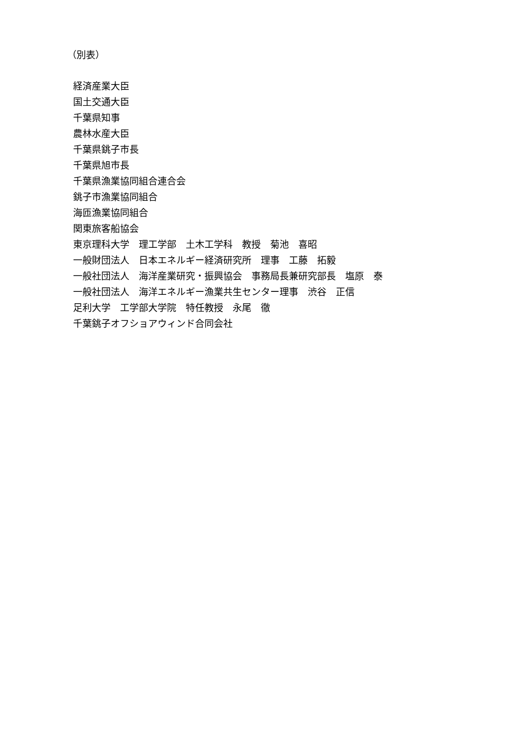（別表）
経済産業大臣 国土交通大臣 千葉県知事 農林水産大臣 千葉県銚子市長 千葉県旭市長 千葉県漁業協同組合連合会 銚子市漁業協同組合 海匝漁業協同組合 関東旅客船協会 東京理科大学　理工学部　土木工学科　教授　菊池　喜昭 一般財団法人　日本エネルギー経済研究所　理事　工藤　拓毅 一般社団法人　海洋産業研究・振興協会　事務局長兼研究部長　塩原　泰 一般社団法人　海洋エネルギー漁業共生センター理事　渋谷　正信 足利大学　工学部大学院　特任教授　永尾　徹 千葉銚子オフショアウィンド合同会社